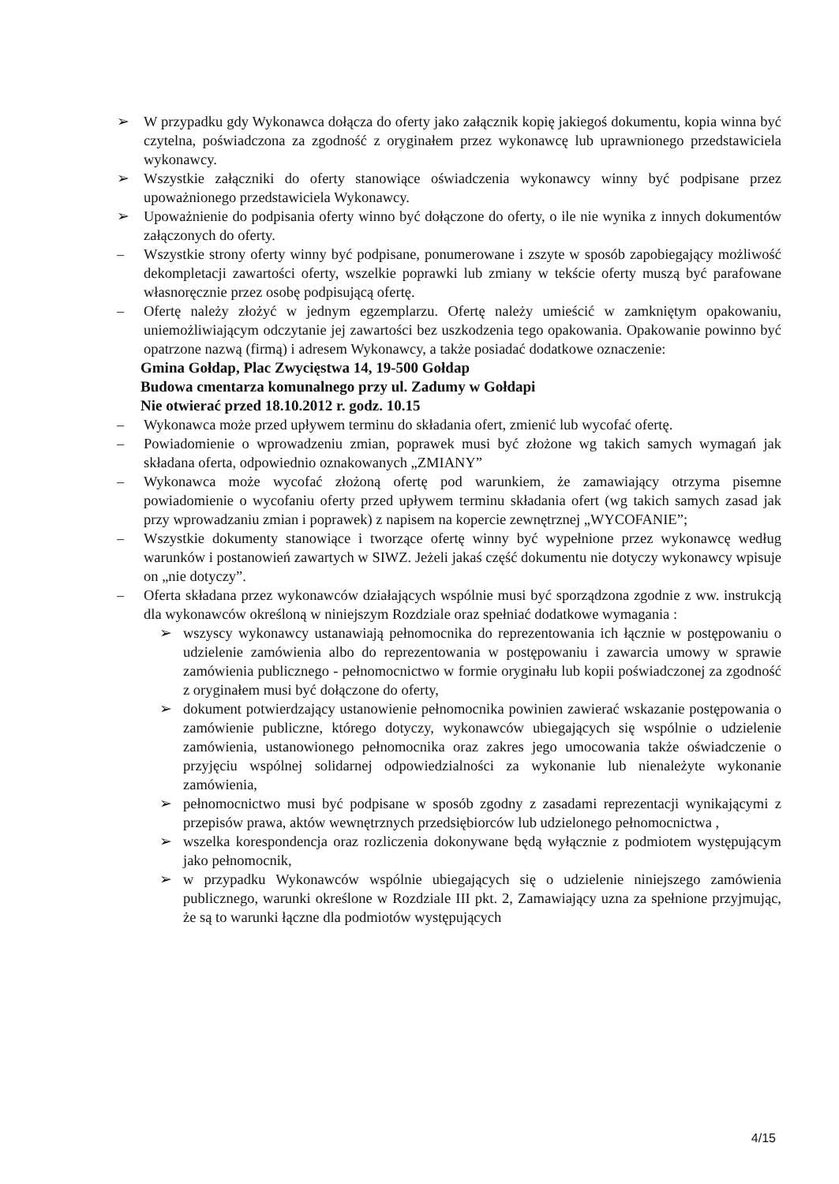➢ W przypadku gdy Wykonawca dołącza do oferty jako załącznik kopię jakiegoś dokumentu, kopia winna być czytelna, poświadczona za zgodność z oryginałem przez wykonawcę lub uprawnionego przedstawiciela wykonawcy.
➢ Wszystkie załączniki do oferty stanowiące oświadczenia wykonawcy winny być podpisane przez upoważnionego przedstawiciela Wykonawcy.
➢ Upoważnienie do podpisania oferty winno być dołączone do oferty, o ile nie wynika z innych dokumentów załączonych do oferty.
– Wszystkie strony oferty winny być podpisane, ponumerowane i zszyte w sposób zapobiegający możliwość dekompletacji zawartości oferty, wszelkie poprawki lub zmiany w tekście oferty muszą być parafowane własnoręcznie przez osobę podpisującą ofertę.
– Ofertę należy złożyć w jednym egzemplarzu. Ofertę należy umieścić w zamkniętym opakowaniu, uniemożliwiającym odczytanie jej zawartości bez uszkodzenia tego opakowania. Opakowanie powinno być opatrzone nazwą (firmą) i adresem Wykonawcy, a także posiadać dodatkowe oznaczenie:
Gmina Gołdap, Plac Zwycięstwa 14, 19-500 Gołdap
Budowa cmentarza komunalnego przy ul. Zadumy w Gołdapi
Nie otwierać przed 18.10.2012 r. godz. 10.15
– Wykonawca może przed upływem terminu do składania ofert, zmienić lub wycofać ofertę.
– Powiadomienie o wprowadzeniu zmian, poprawek musi być złożone wg takich samych wymagań jak składana oferta, odpowiednio oznakowanych „ZMIANY”
– Wykonawca może wycofać złożoną ofertę pod warunkiem, że zamawiający otrzyma pisemne powiadomienie o wycofaniu oferty przed upływem terminu składania ofert (wg takich samych zasad jak przy wprowadzaniu zmian i poprawek) z napisem na kopercie zewnętrznej „WYCOFANIE”;
– Wszystkie dokumenty stanowiące i tworzące ofertę winny być wypełnione przez wykonawcę według warunków i postanowień zawartych w SIWZ. Jeżeli jakaś część dokumentu nie dotyczy wykonawcy wpisuje on „nie dotyczy”.
– Oferta składana przez wykonawców działających wspólnie musi być sporządzona zgodnie z ww. instrukcją dla wykonawców określoną w niniejszym Rozdziale oraz spełniać dodatkowe wymagania :
➢ wszyscy wykonawcy ustanawiają pełnomocnika do reprezentowania ich łącznie w postępowaniu o udzielenie zamówienia albo do reprezentowania w postępowaniu i zawarcia umowy w sprawie zamówienia publicznego - pełnomocnictwo w formie oryginału lub kopii poświadczonej za zgodność z oryginałem musi być dołączone do oferty,
➢ dokument potwierdzający ustanowienie pełnomocnika powinien zawierać wskazanie postępowania o zamówienie publiczne, którego dotyczy, wykonawców ubiegających się wspólnie o udzielenie zamówienia, ustanowionego pełnomocnika oraz zakres jego umocowania także oświadczenie o przyjęciu wspólnej solidarnej odpowiedzialności za wykonanie lub nienależyte wykonanie zamówienia,
➢ pełnomocnictwo musi być podpisane w sposób zgodny z zasadami reprezentacji wynikającymi z przepisów prawa, aktów wewnętrznych przedsiębiorców lub udzielonego pełnomocnictwa ,
➢ wszelka korespondencja oraz rozliczenia dokonywane będą wyłącznie z podmiotem występującym jako pełnomocnik,
➢ w przypadku Wykonawców wspólnie ubiegających się o udzielenie niniejszego zamówienia publicznego, warunki określone w Rozdziale III pkt. 2, Zamawiający uzna za spełnione przyjmując, że są to warunki łączne dla podmiotów występujących
4/15